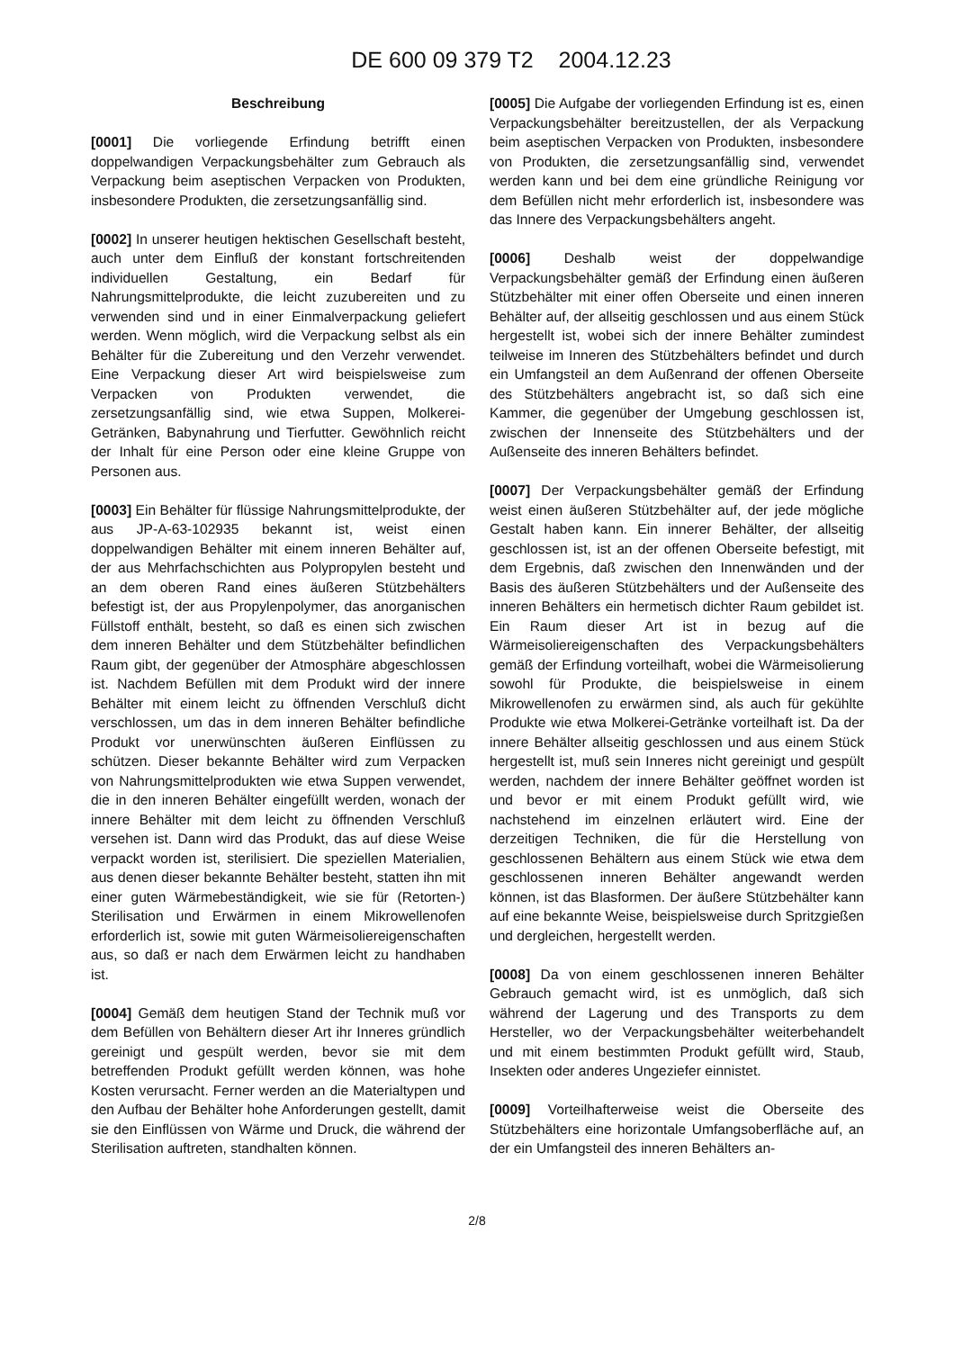DE 600 09 379 T2 2004.12.23
Beschreibung
[0001] Die vorliegende Erfindung betrifft einen doppelwandigen Verpackungsbehälter zum Gebrauch als Verpackung beim aseptischen Verpacken von Produkten, insbesondere Produkten, die zersetzungsanfällig sind.
[0002] In unserer heutigen hektischen Gesellschaft besteht, auch unter dem Einfluß der konstant fortschreitenden individuellen Gestaltung, ein Bedarf für Nahrungsmittelprodukte, die leicht zuzubereiten und zu verwenden sind und in einer Einmalverpackung geliefert werden. Wenn möglich, wird die Verpackung selbst als ein Behälter für die Zubereitung und den Verzehr verwendet. Eine Verpackung dieser Art wird beispielsweise zum Verpacken von Produkten verwendet, die zersetzungsanfällig sind, wie etwa Suppen, Molkerei-Getränken, Babynahrung und Tierfutter. Gewöhnlich reicht der Inhalt für eine Person oder eine kleine Gruppe von Personen aus.
[0003] Ein Behälter für flüssige Nahrungsmittelprodukte, der aus JP-A-63-102935 bekannt ist, weist einen doppelwandigen Behälter mit einem inneren Behälter auf, der aus Mehrfachschichten aus Polypropylen besteht und an dem oberen Rand eines äußeren Stützbehälters befestigt ist, der aus Propylenpolymer, das anorganischen Füllstoff enthält, besteht, so daß es einen sich zwischen dem inneren Behälter und dem Stützbehälter befindlichen Raum gibt, der gegenüber der Atmosphäre abgeschlossen ist. Nachdem Befüllen mit dem Produkt wird der innere Behälter mit einem leicht zu öffnenden Verschluß dicht verschlossen, um das in dem inneren Behälter befindliche Produkt vor unerwünschten äußeren Einflüssen zu schützen. Dieser bekannte Behälter wird zum Verpacken von Nahrungsmittelprodukten wie etwa Suppen verwendet, die in den inneren Behälter eingefüllt werden, wonach der innere Behälter mit dem leicht zu öffnenden Verschluß versehen ist. Dann wird das Produkt, das auf diese Weise verpackt worden ist, sterilisiert. Die speziellen Materialien, aus denen dieser bekannte Behälter besteht, statten ihn mit einer guten Wärmebeständigkeit, wie sie für (Retorten-) Sterilisation und Erwärmen in einem Mikrowellenofen erforderlich ist, sowie mit guten Wärmeisoliereigenschaften aus, so daß er nach dem Erwärmen leicht zu handhaben ist.
[0004] Gemäß dem heutigen Stand der Technik muß vor dem Befüllen von Behältern dieser Art ihr Inneres gründlich gereinigt und gespült werden, bevor sie mit dem betreffenden Produkt gefüllt werden können, was hohe Kosten verursacht. Ferner werden an die Materialtypen und den Aufbau der Behälter hohe Anforderungen gestellt, damit sie den Einflüssen von Wärme und Druck, die während der Sterilisation auftreten, standhalten können.
[0005] Die Aufgabe der vorliegenden Erfindung ist es, einen Verpackungsbehälter bereitzustellen, der als Verpackung beim aseptischen Verpacken von Produkten, insbesondere von Produkten, die zersetzungsanfällig sind, verwendet werden kann und bei dem eine gründliche Reinigung vor dem Befüllen nicht mehr erforderlich ist, insbesondere was das Innere des Verpackungsbehälters angeht.
[0006] Deshalb weist der doppelwandige Verpackungsbehälter gemäß der Erfindung einen äußeren Stützbehälter mit einer offen Oberseite und einen inneren Behälter auf, der allseitig geschlossen und aus einem Stück hergestellt ist, wobei sich der innere Behälter zumindest teilweise im Inneren des Stützbehälters befindet und durch ein Umfangsteil an dem Außenrand der offenen Oberseite des Stützbehälters angebracht ist, so daß sich eine Kammer, die gegenüber der Umgebung geschlossen ist, zwischen der Innenseite des Stützbehälters und der Außenseite des inneren Behälters befindet.
[0007] Der Verpackungsbehälter gemäß der Erfindung weist einen äußeren Stützbehälter auf, der jede mögliche Gestalt haben kann. Ein innerer Behälter, der allseitig geschlossen ist, ist an der offenen Oberseite befestigt, mit dem Ergebnis, daß zwischen den Innenwänden und der Basis des äußeren Stützbehälters und der Außenseite des inneren Behälters ein hermetisch dichter Raum gebildet ist. Ein Raum dieser Art ist in bezug auf die Wärmeisoliereigenschaften des Verpackungsbehälters gemäß der Erfindung vorteilhaft, wobei die Wärmeisolierung sowohl für Produkte, die beispielsweise in einem Mikrowellenofen zu erwärmen sind, als auch für gekühlte Produkte wie etwa Molkerei-Getränke vorteilhaft ist. Da der innere Behälter allseitig geschlossen und aus einem Stück hergestellt ist, muß sein Inneres nicht gereinigt und gespült werden, nachdem der innere Behälter geöffnet worden ist und bevor er mit einem Produkt gefüllt wird, wie nachstehend im einzelnen erläutert wird. Eine der derzeitigen Techniken, die für die Herstellung von geschlossenen Behältern aus einem Stück wie etwa dem geschlossenen inneren Behälter angewandt werden können, ist das Blasformen. Der äußere Stützbehälter kann auf eine bekannte Weise, beispielsweise durch Spritzgießen und dergleichen, hergestellt werden.
[0008] Da von einem geschlossenen inneren Behälter Gebrauch gemacht wird, ist es unmöglich, daß sich während der Lagerung und des Transports zu dem Hersteller, wo der Verpackungsbehälter weiterbehandelt und mit einem bestimmten Produkt gefüllt wird, Staub, Insekten oder anderes Ungeziefer einnistet.
[0009] Vorteilhafterweise weist die Oberseite des Stützbehälters eine horizontale Umfangsoberfläche auf, an der ein Umfangsteil des inneren Behälters an-
2/8